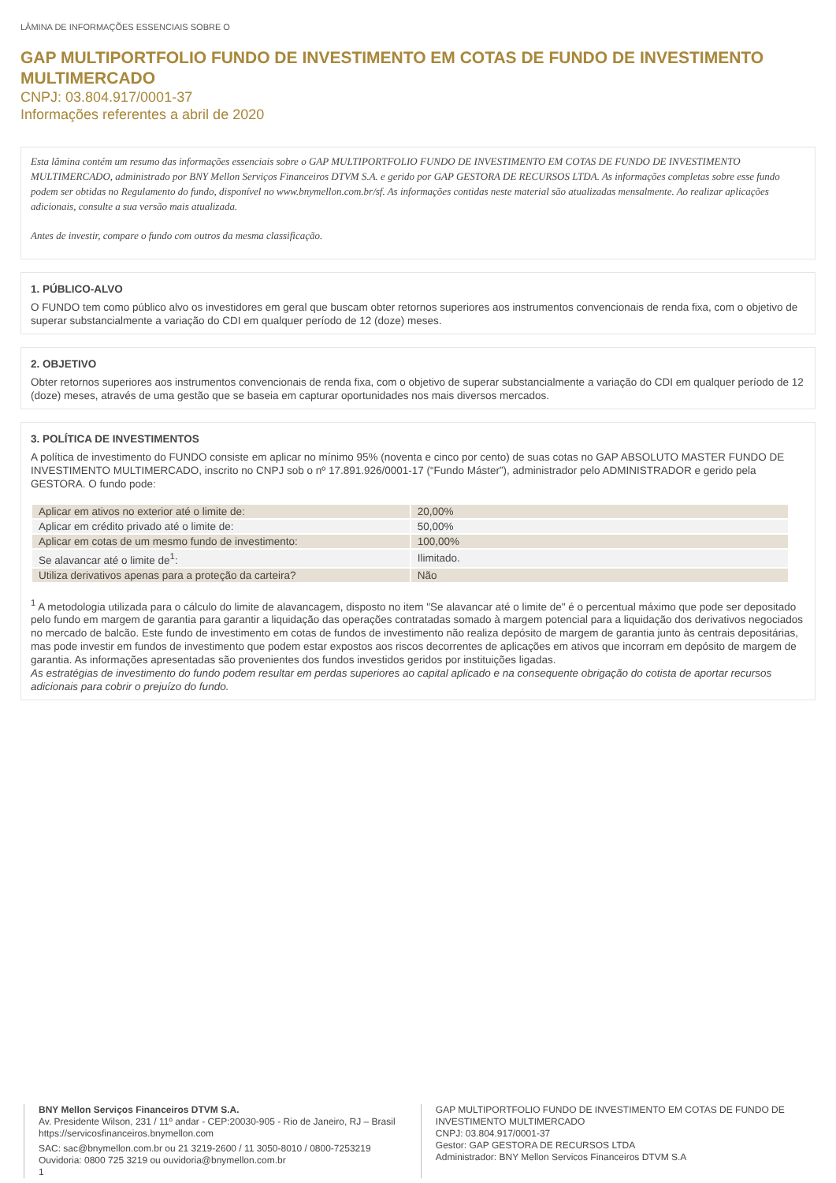LÂMINA DE INFORMAÇÕES ESSENCIAIS SOBRE O
GAP MULTIPORTFOLIO FUNDO DE INVESTIMENTO EM COTAS DE FUNDO DE INVESTIMENTO MULTIMERCADO
CNPJ: 03.804.917/0001-37
Informações referentes a abril de 2020
Esta lâmina contém um resumo das informações essenciais sobre o GAP MULTIPORTFOLIO FUNDO DE INVESTIMENTO EM COTAS DE FUNDO DE INVESTIMENTO MULTIMERCADO, administrado por BNY Mellon Serviços Financeiros DTVM S.A. e gerido por GAP GESTORA DE RECURSOS LTDA. As informações completas sobre esse fundo podem ser obtidas no Regulamento do fundo, disponível no www.bnymellon.com.br/sf. As informações contidas neste material são atualizadas mensalmente. Ao realizar aplicações adicionais, consulte a sua versão mais atualizada.
Antes de investir, compare o fundo com outros da mesma classificação.
1. PÚBLICO-ALVO
O FUNDO tem como público alvo os investidores em geral que buscam obter retornos superiores aos instrumentos convencionais de renda fixa, com o objetivo de superar substancialmente a variação do CDI em qualquer período de 12 (doze) meses.
2. OBJETIVO
Obter retornos superiores aos instrumentos convencionais de renda fixa, com o objetivo de superar substancialmente a variação do CDI em qualquer período de 12 (doze) meses, através de uma gestão que se baseia em capturar oportunidades nos mais diversos mercados.
3. POLÍTICA DE INVESTIMENTOS
A política de investimento do FUNDO consiste em aplicar no mínimo 95% (noventa e cinco por cento) de suas cotas no GAP ABSOLUTO MASTER FUNDO DE INVESTIMENTO MULTIMERCADO, inscrito no CNPJ sob o nº 17.891.926/0001-17 (“Fundo Máster”), administrador pelo ADMINISTRADOR e gerido pela GESTORA. O fundo pode:
| Aplicar em ativos no exterior até o limite de: | 20,00% |
| Aplicar em crédito privado até o limite de: | 50,00% |
| Aplicar em cotas de um mesmo fundo de investimento: | 100,00% |
| Se alavancar até o limite de<sup>1</sup>: | Ilimitado. |
| Utiliza derivativos apenas para a proteção da carteira? | Não |
<sup>1</sup> A metodologia utilizada para o cálculo do limite de alavancagem, disposto no item "Se alavancar até o limite de" é o percentual máximo que pode ser depositado pelo fundo em margem de garantia para garantir a liquidação das operações contratadas somado à margem potencial para a liquidação dos derivativos negociados no mercado de balcão. Este fundo de investimento em cotas de fundos de investimento não realiza depósito de margem de garantia junto às centrais depositárias, mas pode investir em fundos de investimento que podem estar expostos aos riscos decorrentes de aplicações em ativos que incorram em depósito de margem de garantia. As informações apresentadas são provenientes dos fundos investidos geridos por instituições ligadas.
As estratégias de investimento do fundo podem resultar em perdas superiores ao capital aplicado e na consequente obrigação do cotista de aportar recursos adicionais para cobrir o prejuízo do fundo.
BNY Mellon Serviços Financeiros DTVM S.A.
Av. Presidente Wilson, 231 / 11º andar - CEP:20030-905 - Rio de Janeiro, RJ – Brasil
https://servicosfinanceiros.bnymellon.com
SAC: sac@bnymellon.com.br ou 21 3219-2600 / 11 3050-8010 / 0800-7253219
Ouvidoria: 0800 725 3219 ou ouvidoria@bnymellon.com.br
1
GAP MULTIPORTFOLIO FUNDO DE INVESTIMENTO EM COTAS DE FUNDO DE INVESTIMENTO MULTIMERCADO
CNPJ: 03.804.917/0001-37
Gestor: GAP GESTORA DE RECURSOS LTDA
Administrador: BNY Mellon Servicos Financeiros DTVM S.A